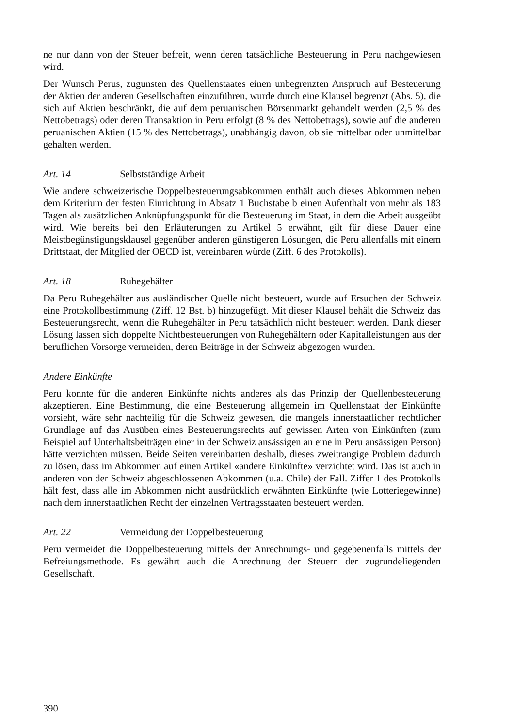ne nur dann von der Steuer befreit, wenn deren tatsächliche Besteuerung in Peru nachgewiesen wird.
Der Wunsch Perus, zugunsten des Quellenstaates einen unbegrenzten Anspruch auf Besteuerung der Aktien der anderen Gesellschaften einzuführen, wurde durch eine Klausel begrenzt (Abs. 5), die sich auf Aktien beschränkt, die auf dem peruanischen Börsenmarkt gehandelt werden (2,5 % des Nettobetrags) oder deren Transaktion in Peru erfolgt (8 % des Nettobetrags), sowie auf die anderen peruanischen Aktien (15 % des Nettobetrags), unabhängig davon, ob sie mittelbar oder unmittelbar gehalten werden.
Art. 14 Selbstständige Arbeit
Wie andere schweizerische Doppelbesteuerungsabkommen enthält auch dieses Abkommen neben dem Kriterium der festen Einrichtung in Absatz 1 Buchstabe b einen Aufenthalt von mehr als 183 Tagen als zusätzlichen Anknüpfungspunkt für die Besteuerung im Staat, in dem die Arbeit ausgeübt wird. Wie bereits bei den Erläuterungen zu Artikel 5 erwähnt, gilt für diese Dauer eine Meistbegünstigungsklausel gegenüber anderen günstigeren Lösungen, die Peru allenfalls mit einem Drittstaat, der Mitglied der OECD ist, vereinbaren würde (Ziff. 6 des Protokolls).
Art. 18 Ruhegehälter
Da Peru Ruhegehälter aus ausländischer Quelle nicht besteuert, wurde auf Ersuchen der Schweiz eine Protokollbestimmung (Ziff. 12 Bst. b) hinzugefügt. Mit dieser Klausel behält die Schweiz das Besteuerungsrecht, wenn die Ruhegehälter in Peru tatsächlich nicht besteuert werden. Dank dieser Lösung lassen sich doppelte Nichtbesteuerungen von Ruhegehältern oder Kapitalleistungen aus der beruflichen Vorsorge vermeiden, deren Beiträge in der Schweiz abgezogen wurden.
Andere Einkünfte
Peru konnte für die anderen Einkünfte nichts anderes als das Prinzip der Quellenbesteuerung akzeptieren. Eine Bestimmung, die eine Besteuerung allgemein im Quellenstaat der Einkünfte vorsieht, wäre sehr nachteilig für die Schweiz gewesen, die mangels innerstaatlicher rechtlicher Grundlage auf das Ausüben eines Besteuerungsrechts auf gewissen Arten von Einkünften (zum Beispiel auf Unterhaltsbeiträgen einer in der Schweiz ansässigen an eine in Peru ansässigen Person) hätte verzichten müssen. Beide Seiten vereinbarten deshalb, dieses zweitrangige Problem dadurch zu lösen, dass im Abkommen auf einen Artikel «andere Einkünfte» verzichtet wird. Das ist auch in anderen von der Schweiz abgeschlossenen Abkommen (u.a. Chile) der Fall. Ziffer 1 des Protokolls hält fest, dass alle im Abkommen nicht ausdrücklich erwähnten Einkünfte (wie Lotteriegewinne) nach dem innerstaatlichen Recht der einzelnen Vertragsstaaten besteuert werden.
Art. 22 Vermeidung der Doppelbesteuerung
Peru vermeidet die Doppelbesteuerung mittels der Anrechnungs- und gegebenenfalls mittels der Befreiungsmethode. Es gewährt auch die Anrechnung der Steuern der zugrundeliegenden Gesellschaft.
390